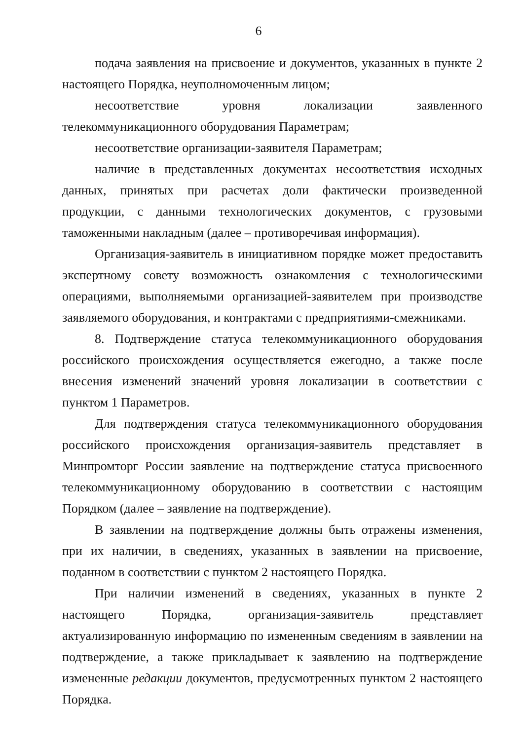6
подача заявления на присвоение и документов, указанных в пункте 2 настоящего Порядка, неуполномоченным лицом;
несоответствие уровня локализации заявленного телекоммуникационного оборудования Параметрам;
несоответствие организации-заявителя Параметрам;
наличие в представленных документах несоответствия исходных данных, принятых при расчетах доли фактически произведенной продукции, с данными технологических документов, с грузовыми таможенными накладным (далее – противоречивая информация).
Организация-заявитель в инициативном порядке может предоставить экспертному совету возможность ознакомления с технологическими операциями, выполняемыми организацией-заявителем при производстве заявляемого оборудования, и контрактами с предприятиями-смежниками.
8. Подтверждение статуса телекоммуникационного оборудования российского происхождения осуществляется ежегодно, а также после внесения изменений значений уровня локализации в соответствии с пунктом 1 Параметров.
Для подтверждения статуса телекоммуникационного оборудования российского происхождения организация-заявитель представляет в Минпромторг России заявление на подтверждение статуса присвоенного телекоммуникационному оборудованию в соответствии с настоящим Порядком (далее – заявление на подтверждение).
В заявлении на подтверждение должны быть отражены изменения, при их наличии, в сведениях, указанных в заявлении на присвоение, поданном в соответствии с пунктом 2 настоящего Порядка.
При наличии изменений в сведениях, указанных в пункте 2 настоящего Порядка, организация-заявитель представляет актуализированную информацию по измененным сведениям в заявлении на подтверждение, а также прикладывает к заявлению на подтверждение измененные редакции документов, предусмотренных пунктом 2 настоящего Порядка.